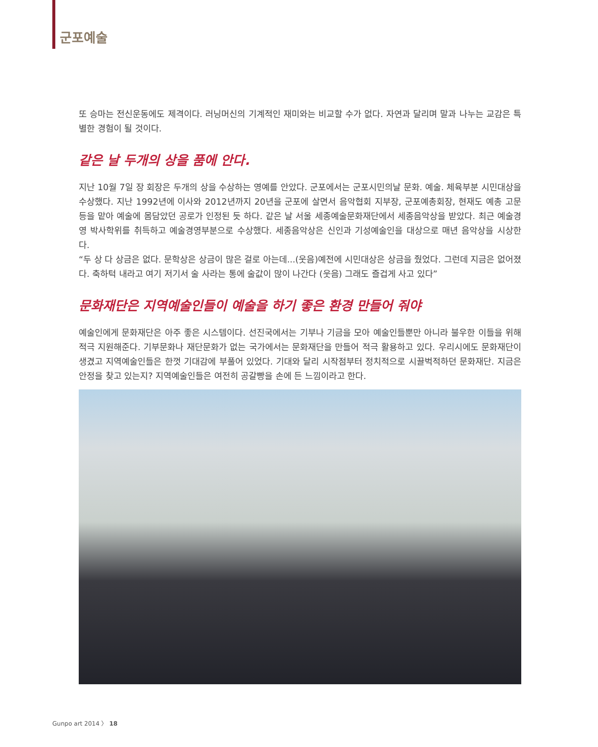군포예술
또 승마는 전신운동에도 제격이다. 러닝머신의 기계적인 재미와는 비교할 수가 없다. 자연과 달리며 말과 나누는 교감은 특별한 경험이 될 것이다.
같은 날 두개의 상을 품에 안다.
지난 10월 7일 장 회장은 두개의 상을 수상하는 영예를 안았다. 군포에서는 군포시민의날 문화. 예술. 체육부분 시민대상을 수상했다. 지난 1992년에 이사와 2012년까지 20년을 군포에 살면서 음악협회 지부장, 군포예총회장, 현재도 예총 고문 등을 맡아 예술에 몸담았던 공로가 인정된 듯 하다. 같은 날 서울 세종예술문화재단에서 세종음악상을 받았다. 최근 예술경영 박사학위를 취득하고 예술경영부분으로 수상했다. 세종음악상은 신인과 기성예술인을 대상으로 매년 음악상을 시상한다.
“두 상 다 상금은 없다. 문학상은 상금이 많은 걸로 아는데...(웃음)예전에 시민대상은 상금을 줬었다. 그런데 지금은 없어졌다. 축하턱 내라고 여기 저기서 술 사라는 통에 술값이 많이 나간다 (웃음) 그래도 즐겁게 사고 있다”
문화재단은 지역예술인들이 예술을 하기 좋은 환경 만들어 줘야
예술인에게 문화재단은 아주 좋은 시스템이다. 선진국에서는 기부나 기금을 모아 예술인들뿐만 아니라 불우한 이들을 위해 적극 지원해준다. 기부문화나 재단문화가 없는 국가에서는 문화재단을 만들어 적극 활용하고 있다. 우리시에도 문화재단이 생겼고 지역예술인들은 한껏 기대감에 부풀어 있었다. 기대와 달리 시작점부터 정치적으로 시끌벅적하던 문화재단. 지금은 안정을 찾고 있는지? 지역예술인들은 여전히 공갈빵을 손에 든 느낌이라고 한다.
Gunpo art 2014 〉 18